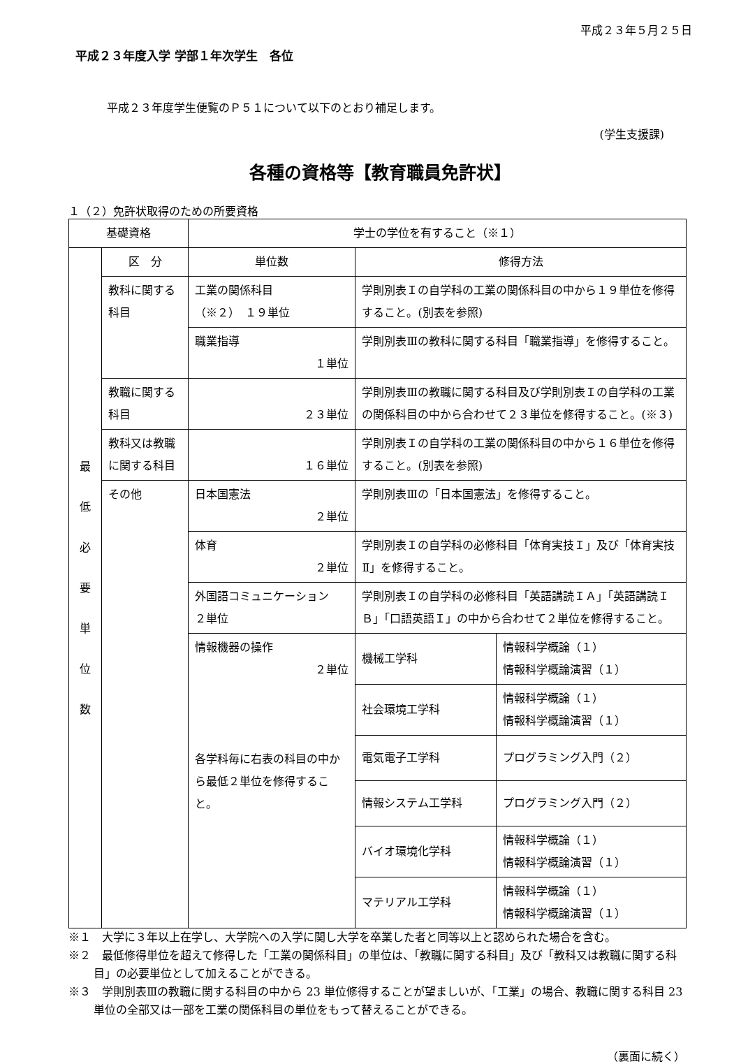平成２３年５月２５日
平成２３年度入学 学部１年次学生　各位
平成２３年度学生便覧のＰ５１について以下のとおり補足します。
(学生支援課)
各種の資格等【教育職員免許状】
１（２）免許状取得のための所要資格
| 基礎資格 | | 学士の学位を有すること（※１） | | |
| 最 低 必 要 単 位 数 | 区 分 | 単位数 | 修得方法 | |
| | 教科に関する科目 | 工業の関係科目 （※２） １９単位 | 学則別表Ｉの自学科の工業の関係科目の中から１９単位を修得すること。(別表を参照) | |
| | | 職業指導 １単位 | 学則別表Ⅲの教科に関する科目「職業指導」を修得すること。 | |
| | 教職に関する科目 | ２３単位 | 学則別表Ⅲの教職に関する科目及び学則別表Ｉの自学科の工業の関係科目の中から合わせて２３単位を修得すること。(※３) | |
| | 教科又は教職に関する科目 | １６単位 | 学則別表Ｉの自学科の工業の関係科目の中から１６単位を修得すること。(別表を参照) | |
| | その他 | 日本国憲法 ２単位 | 学則別表Ⅲの「日本国憲法」を修得すること。 | |
| | | 体育 ２単位 | 学則別表Ｉの自学科の必修科目「体育実技Ｉ」及び「体育実技Ⅱ」を修得すること。 | |
| | | 外国語コミュニケーション ２単位 | 学則別表Ｉの自学科の必修科目「英語講読ＩＡ」「英語講読ＩＢ」「口語英語Ｉ」の中から合わせて２単位を修得すること。 | |
| | | 情報機器の操作 ２単位 各学科毎に右表の科目の中から最低２単位を修得すること。 | 機械工学科 | 情報科学概論（１） 情報科学概論演習（１） |
| | | | 社会環境工学科 | 情報科学概論（１） 情報科学概論演習（１） |
| | | | 電気電子工学科 | プログラミング入門（２） |
| | | | 情報システム工学科 | プログラミング入門（２） |
| | | | バイオ環境化学科 | 情報科学概論（１） 情報科学概論演習（１） |
| | | | マテリアル工学科 | 情報科学概論（１） 情報科学概論演習（１） |
※１　大学に３年以上在学し、大学院への入学に関し大学を卒業した者と同等以上と認められた場合を含む。
※２　最低修得単位を超えて修得した「工業の関係科目」の単位は、「教職に関する科目」及び「教科又は教職に関する科目」の必要単位として加えることができる。
※３　学則別表Ⅲの教職に関する科目の中から 23 単位修得することが望ましいが、「工業」の場合、教職に関する科目 23 単位の全部又は一部を工業の関係科目の単位をもって替えることができる。
（裏面に続く）